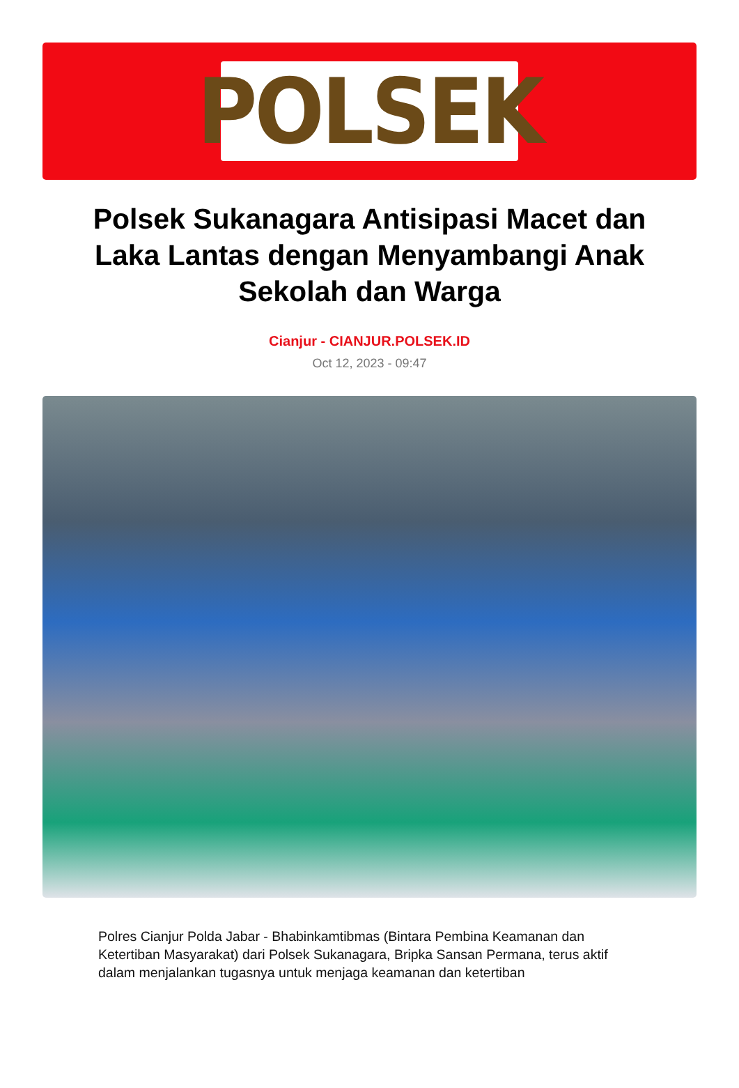POLSEK
Polsek Sukanagara Antisipasi Macet dan Laka Lantas dengan Menyambangi Anak Sekolah dan Warga
Cianjur - CIANJUR.POLSEK.ID
Oct 12, 2023 - 09:47
Polres Cianjur Polda Jabar - Bhabinkamtibmas (Bintara Pembina Keamanan dan Ketertiban Masyarakat) dari Polsek Sukanagara, Bripka Sansan Permana, terus aktif dalam menjalankan tugasnya untuk menjaga keamanan dan ketertiban